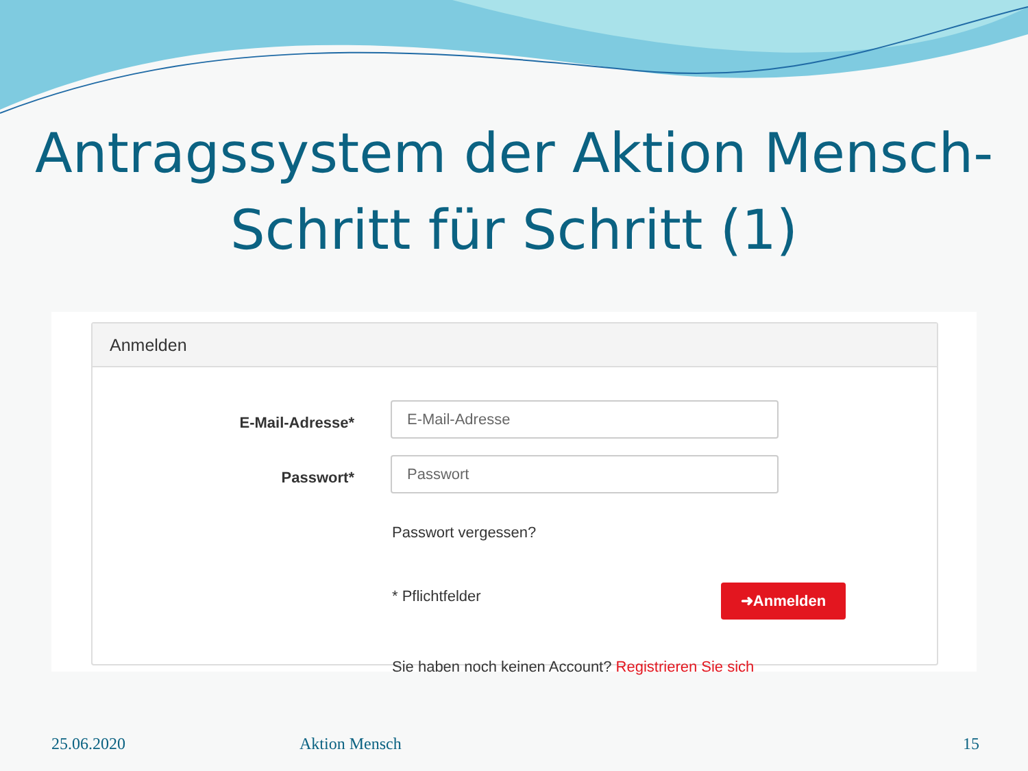Antragssystem der Aktion Mensch-
Schritt für Schritt (1)
Anmelden
E-Mail-Adresse*
E-Mail-Adresse
Passwort*
Passwort
Passwort vergessen?
* Pflichtfelder ➜Anmelden
Sie haben noch keinen Account? Registrieren Sie sich
25.06.2020 Aktion Mensch 15